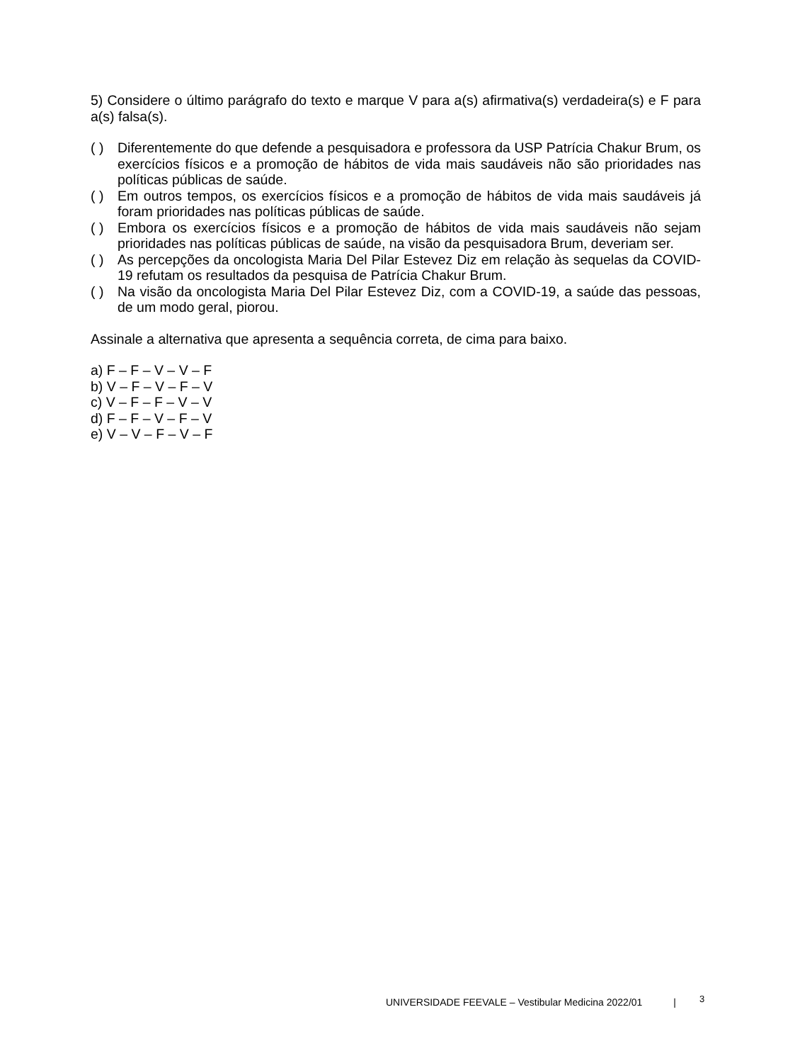5) Considere o último parágrafo do texto e marque V para a(s) afirmativa(s) verdadeira(s) e F para a(s) falsa(s).
( ) Diferentemente do que defende a pesquisadora e professora da USP Patrícia Chakur Brum, os exercícios físicos e a promoção de hábitos de vida mais saudáveis não são prioridades nas políticas públicas de saúde.
( ) Em outros tempos, os exercícios físicos e a promoção de hábitos de vida mais saudáveis já foram prioridades nas políticas públicas de saúde.
( ) Embora os exercícios físicos e a promoção de hábitos de vida mais saudáveis não sejam prioridades nas políticas públicas de saúde, na visão da pesquisadora Brum, deveriam ser.
( ) As percepções da oncologista Maria Del Pilar Estevez Diz em relação às sequelas da COVID-19 refutam os resultados da pesquisa de Patrícia Chakur Brum.
( ) Na visão da oncologista Maria Del Pilar Estevez Diz, com a COVID-19, a saúde das pessoas, de um modo geral, piorou.
Assinale a alternativa que apresenta a sequência correta, de cima para baixo.
a) F – F – V – V – F
b) V – F – V – F – V
c) V – F – F – V – V
d) F – F – V – F – V
e) V – V – F – V – F
UNIVERSIDADE FEEVALE – Vestibular Medicina 2022/01 |
3